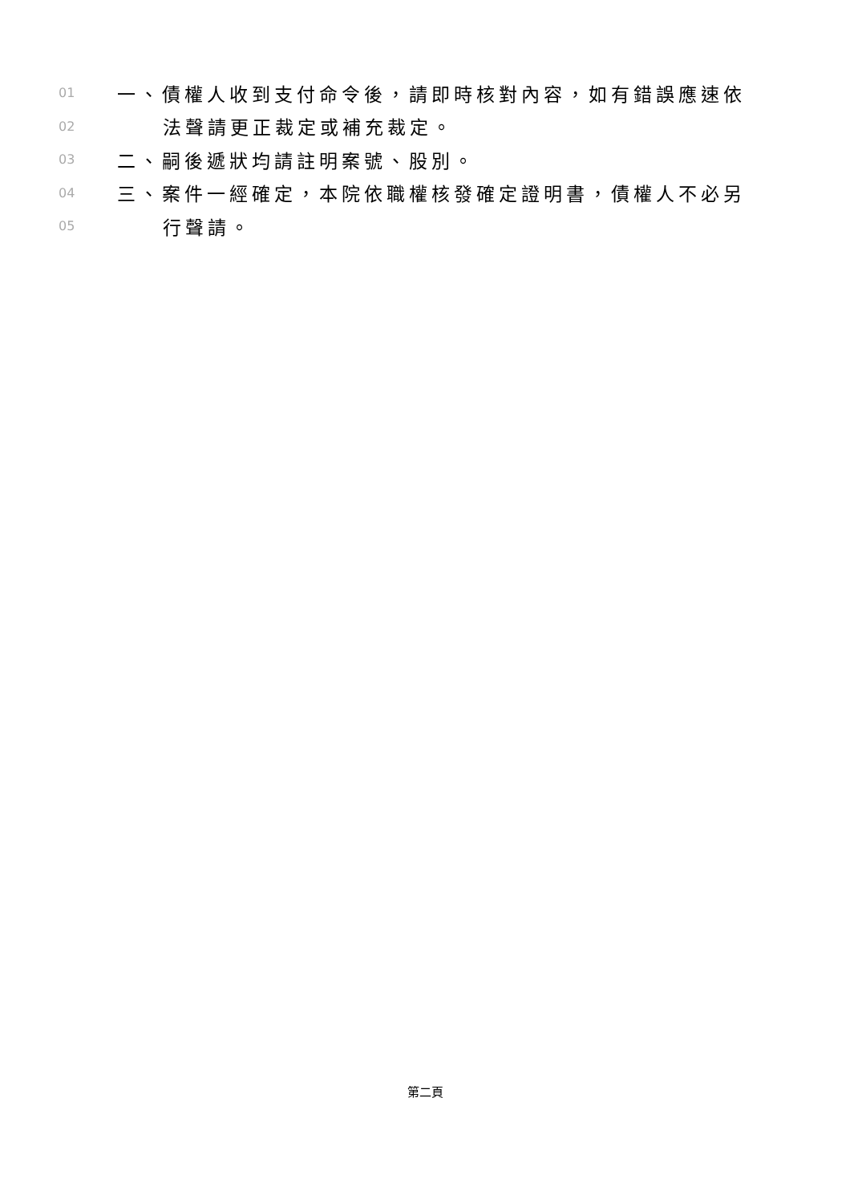01 一、債權人收到支付命令後，請即時核對內容，如有錯誤應速依
02 法聲請更正裁定或補充裁定。
03 二、嗣後遞狀均請註明案號、股別。
04 三、案件一經確定，本院依職權核發確定證明書，債權人不必另
05 行聲請。
第二頁